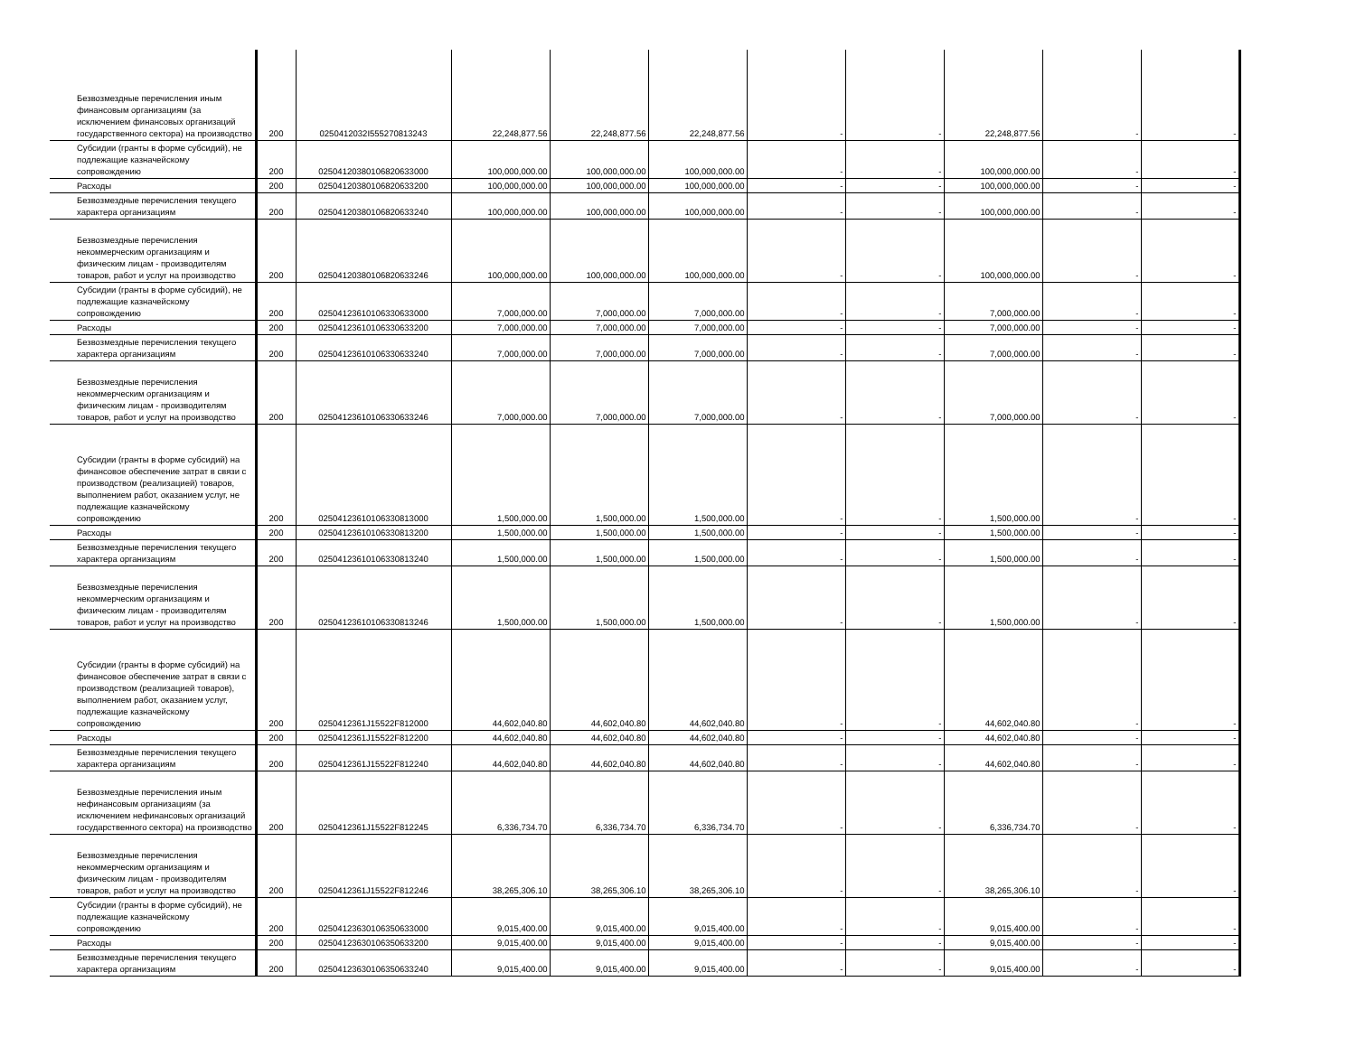| Безвозмездные перечисления иным финансовым организациям (за исключением финансовых организаций государственного сектора) на производство | 200 | 0250412032I555270813243 | 22,248,877.56 | 22,248,877.56 | 22,248,877.56 | - | - | 22,248,877.56 | - | - |
| Субсидии (гранты в форме субсидий), не подлежащие казначейскому сопровождению | 200 | 02504120380106820633000 | 100,000,000.00 | 100,000,000.00 | 100,000,000.00 | - | - | 100,000,000.00 | - | - |
| Расходы | 200 | 02504120380106820633200 | 100,000,000.00 | 100,000,000.00 | 100,000,000.00 | - | - | 100,000,000.00 | - | - |
| Безвозмездные перечисления текущего характера организациям | 200 | 02504120380106820633240 | 100,000,000.00 | 100,000,000.00 | 100,000,000.00 | - | - | 100,000,000.00 | - | - |
| Безвозмездные перечисления некоммерческим организациям и физическим лицам - производителям товаров, работ и услуг на производство | 200 | 02504120380106820633246 | 100,000,000.00 | 100,000,000.00 | 100,000,000.00 | - | - | 100,000,000.00 | - | - |
| Субсидии (гранты в форме субсидий), не подлежащие казначейскому сопровождению | 200 | 02504123610106330633000 | 7,000,000.00 | 7,000,000.00 | 7,000,000.00 | - | - | 7,000,000.00 | - | - |
| Расходы | 200 | 02504123610106330633200 | 7,000,000.00 | 7,000,000.00 | 7,000,000.00 | - | - | 7,000,000.00 | - | - |
| Безвозмездные перечисления текущего характера организациям | 200 | 02504123610106330633240 | 7,000,000.00 | 7,000,000.00 | 7,000,000.00 | - | - | 7,000,000.00 | - | - |
| Безвозмездные перечисления некоммерческим организациям и физическим лицам - производителям товаров, работ и услуг на производство | 200 | 02504123610106330633246 | 7,000,000.00 | 7,000,000.00 | 7,000,000.00 | - | - | 7,000,000.00 | - | - |
| Субсидии (гранты в форме субсидий) на финансовое обеспечение затрат в связи с производством (реализацией) товаров, выполнением работ, оказанием услуг, не подлежащие казначейскому сопровождению | 200 | 02504123610106330813000 | 1,500,000.00 | 1,500,000.00 | 1,500,000.00 | - | - | 1,500,000.00 | - | - |
| Расходы | 200 | 02504123610106330813200 | 1,500,000.00 | 1,500,000.00 | 1,500,000.00 | - | - | 1,500,000.00 | - | - |
| Безвозмездные перечисления текущего характера организациям | 200 | 02504123610106330813240 | 1,500,000.00 | 1,500,000.00 | 1,500,000.00 | - | - | 1,500,000.00 | - | - |
| Безвозмездные перечисления некоммерческим организациям и физическим лицам - производителям товаров, работ и услуг на производство | 200 | 02504123610106330813246 | 1,500,000.00 | 1,500,000.00 | 1,500,000.00 | - | - | 1,500,000.00 | - | - |
| Субсидии (гранты в форме субсидий) на финансовое обеспечение затрат в связи с производством (реализацией товаров), выполнением работ, оказанием услуг, подлежащие казначейскому сопровождению | 200 | 0250412361J15522F812000 | 44,602,040.80 | 44,602,040.80 | 44,602,040.80 | - | - | 44,602,040.80 | - | - |
| Расходы | 200 | 0250412361J15522F812200 | 44,602,040.80 | 44,602,040.80 | 44,602,040.80 | - | - | 44,602,040.80 | - | - |
| Безвозмездные перечисления текущего характера организациям | 200 | 0250412361J15522F812240 | 44,602,040.80 | 44,602,040.80 | 44,602,040.80 | - | - | 44,602,040.80 | - | - |
| Безвозмездные перечисления иным нефинансовым организациям (за исключением нефинансовых организаций государственного сектора) на производство | 200 | 0250412361J15522F812245 | 6,336,734.70 | 6,336,734.70 | 6,336,734.70 | - | - | 6,336,734.70 | - | - |
| Безвозмездные перечисления некоммерческим организациям и физическим лицам - производителям товаров, работ и услуг на производство | 200 | 0250412361J15522F812246 | 38,265,306.10 | 38,265,306.10 | 38,265,306.10 | - | - | 38,265,306.10 | - | - |
| Субсидии (гранты в форме субсидий), не подлежащие казначейскому сопровождению | 200 | 02504123630106350633000 | 9,015,400.00 | 9,015,400.00 | 9,015,400.00 | - | - | 9,015,400.00 | - | - |
| Расходы | 200 | 02504123630106350633200 | 9,015,400.00 | 9,015,400.00 | 9,015,400.00 | - | - | 9,015,400.00 | - | - |
| Безвозмездные перечисления текущего характера организациям | 200 | 02504123630106350633240 | 9,015,400.00 | 9,015,400.00 | 9,015,400.00 | - | - | 9,015,400.00 | - | - |